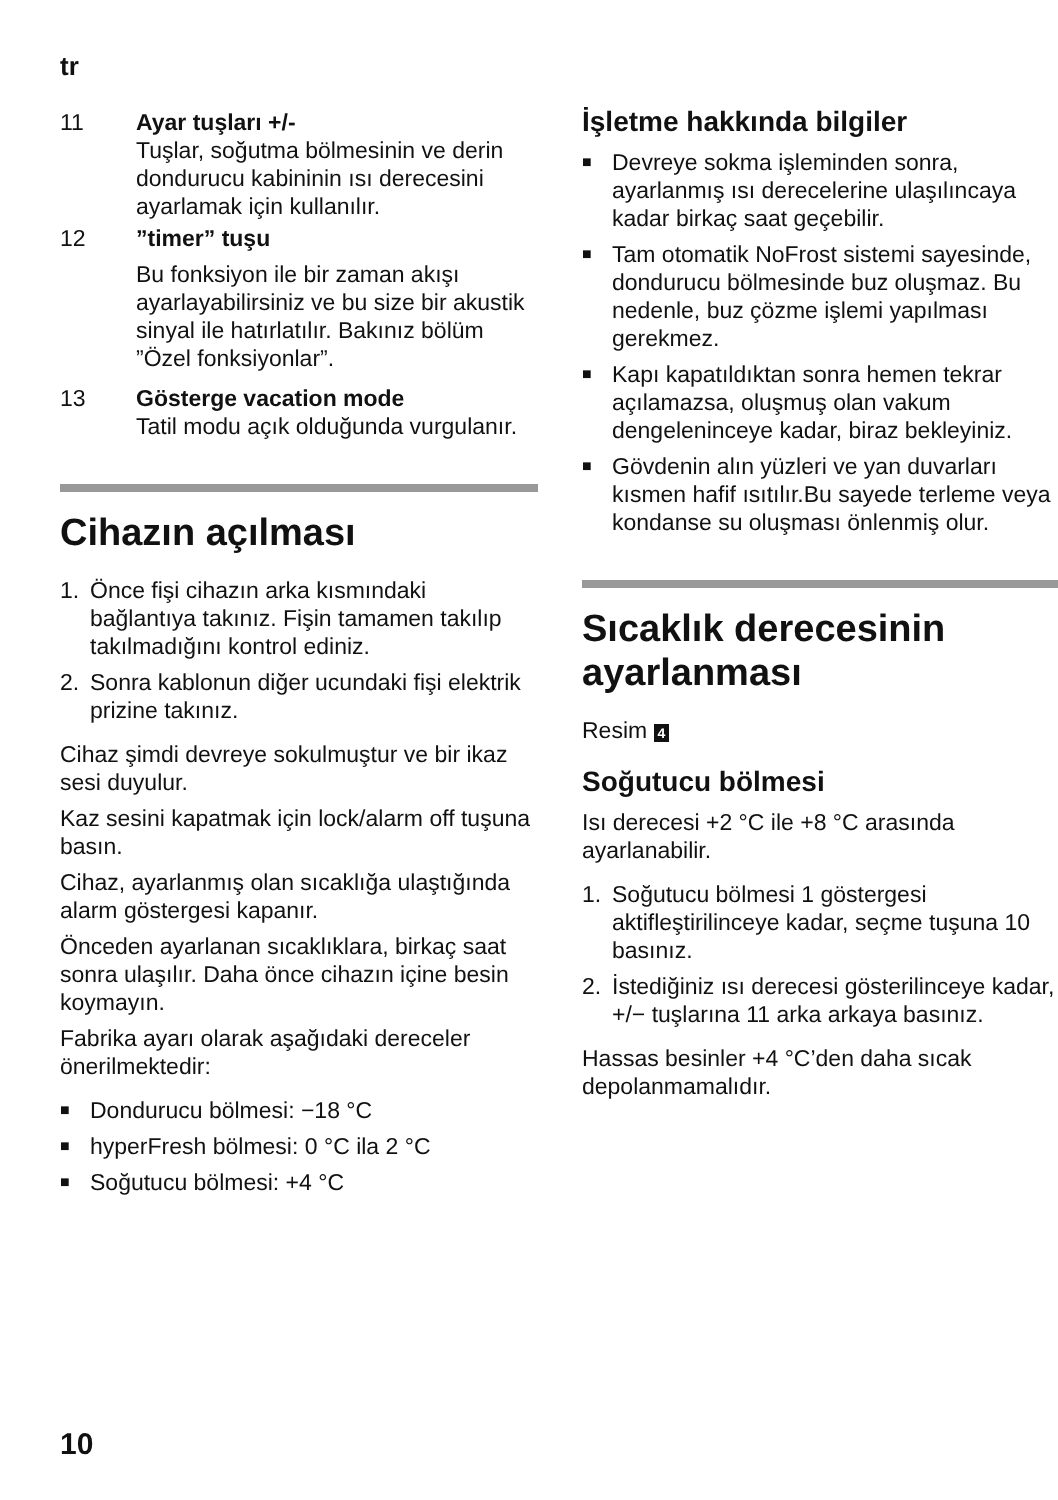tr
11 Ayar tuşları +/-
Tuşlar, soğutma bölmesinin ve derin dondurucu kabininin ısı derecesini ayarlamak için kullanılır.
12 ”timer” tuşu
Bu fonksiyon ile bir zaman akışı ayarlayabilirsiniz ve bu size bir akustik sinyal ile hatırlatılır. Bakınız bölüm ”Özel fonksiyonlar”.
13 Gösterge vacation mode
Tatil modu açık olduğunda vurgulanır.
Cihazın açılması
1. Önce fişi cihazın arka kısmındaki bağlantıya takınız. Fişin tamamen takılıp takılmadığını kontrol ediniz.
2. Sonra kablonun diğer ucundaki fişi elektrik prizine takınız.
Cihaz şimdi devreye sokulmuştur ve bir ikaz sesi duyulur.
Kaz sesini kapatmak için lock/alarm off tuşuna basın.
Cihaz, ayarlanmış olan sıcaklığa ulaştığında alarm göstergesi kapanır.
Önceden ayarlanan sıcaklıklara, birkaç saat sonra ulaşılır. Daha önce cihazın içine besin koymayın.
Fabrika ayarı olarak aşağıdaki dereceler önerilmektedir:
■ Dondurucu bölmesi: −18 °C
■ hyperFresh bölmesi: 0 °C ila 2 °C
■ Soğutucu bölmesi: +4 °C
İşletme hakkında bilgiler
■ Devreye sokma işleminden sonra, ayarlanmış ısı derecelerine ulaşılıncaya kadar birkaç saat geçebilir.
■ Tam otomatik NoFrost sistemi sayesinde, dondurucu bölmesinde buz oluşmaz. Bu nedenle, buz çözme işlemi yapılması gerekmez.
■ Kapı kapatıldıktan sonra hemen tekrar açılamazsa, oluşmuş olan vakum dengeleninceye kadar, biraz bekleyiniz.
■ Gövdenin alın yüzleri ve yan duvarları kısmen hafif ısıtılır.Bu sayede terleme veya kondanse su oluşması önlenmiş olur.
Sıcaklık derecesinin ayarlanması
Resim 4
Soğutucu bölmesi
Isı derecesi +2 °C ile +8 °C arasında ayarlanabilir.
1. Soğutucu bölmesi 1 göstergesi aktifleştirilinceye kadar, seçme tuşuna 10 basınız.
2. İstediğiniz ısı derecesi gösterilinceye kadar, +/− tuşlarına 11 arka arkaya basınız.
Hassas besinler +4 °C’den daha sıcak depolanmamalıdır.
10